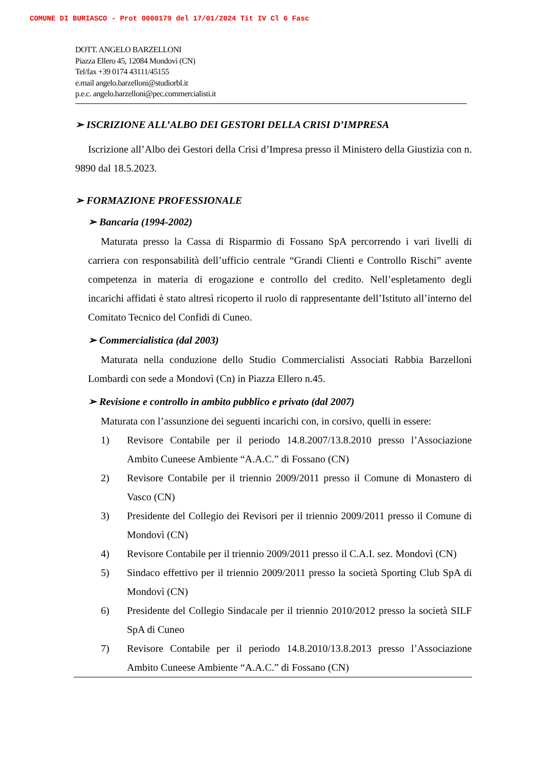COMUNE DI BURIASCO - Prot 0000179 del 17/01/2024 Tit IV Cl 6 Fasc
DOTT. ANGELO BARZELLONI
Piazza Ellero 45, 12084 Mondovì (CN)
Tel/fax +39 0174 43111/45155
e.mail angelo.barzelloni@studiorbl.it
p.e.c. angelo.barzelloni@pec.commercialisti.it
➢ ISCRIZIONE ALL’ALBO DEI GESTORI DELLA CRISI D’IMPRESA
Iscrizione all’Albo dei Gestori della Crisi d’Impresa presso il Ministero della Giustizia con n. 9890 dal 18.5.2023.
➢ FORMAZIONE PROFESSIONALE
➢ Bancaria (1994-2002)
Maturata presso la Cassa di Risparmio di Fossano SpA percorrendo i vari livelli di carriera con responsabilità dell’ufficio centrale “Grandi Clienti e Controllo Rischi” avente competenza in materia di erogazione e controllo del credito. Nell’espletamento degli incarichi affidati è stato altresì ricoperto il ruolo di rappresentante dell’Istituto all’interno del Comitato Tecnico del Confidi di Cuneo.
➢ Commercialistica (dal 2003)
Maturata nella conduzione dello Studio Commercialisti Associati Rabbia Barzelloni Lombardi con sede a Mondovì (Cn) in Piazza Ellero n.45.
➢ Revisione e controllo in ambito pubblico e privato (dal 2007)
Maturata con l’assunzione dei seguenti incarichi con, in corsivo, quelli in essere:
1) Revisore Contabile per il periodo 14.8.2007/13.8.2010 presso l’Associazione Ambito Cuneese Ambiente “A.A.C.” di Fossano (CN)
2) Revisore Contabile per il triennio 2009/2011 presso il Comune di Monastero di Vasco (CN)
3) Presidente del Collegio dei Revisori per il triennio 2009/2011 presso il Comune di Mondovì (CN)
4) Revisore Contabile per il triennio 2009/2011 presso il C.A.I. sez. Mondovì (CN)
5) Sindaco effettivo per il triennio 2009/2011 presso la società Sporting Club SpA di Mondovì (CN)
6) Presidente del Collegio Sindacale per il triennio 2010/2012 presso la società SILF SpA di Cuneo
7) Revisore Contabile per il periodo 14.8.2010/13.8.2013 presso l’Associazione Ambito Cuneese Ambiente “A.A.C.” di Fossano (CN)